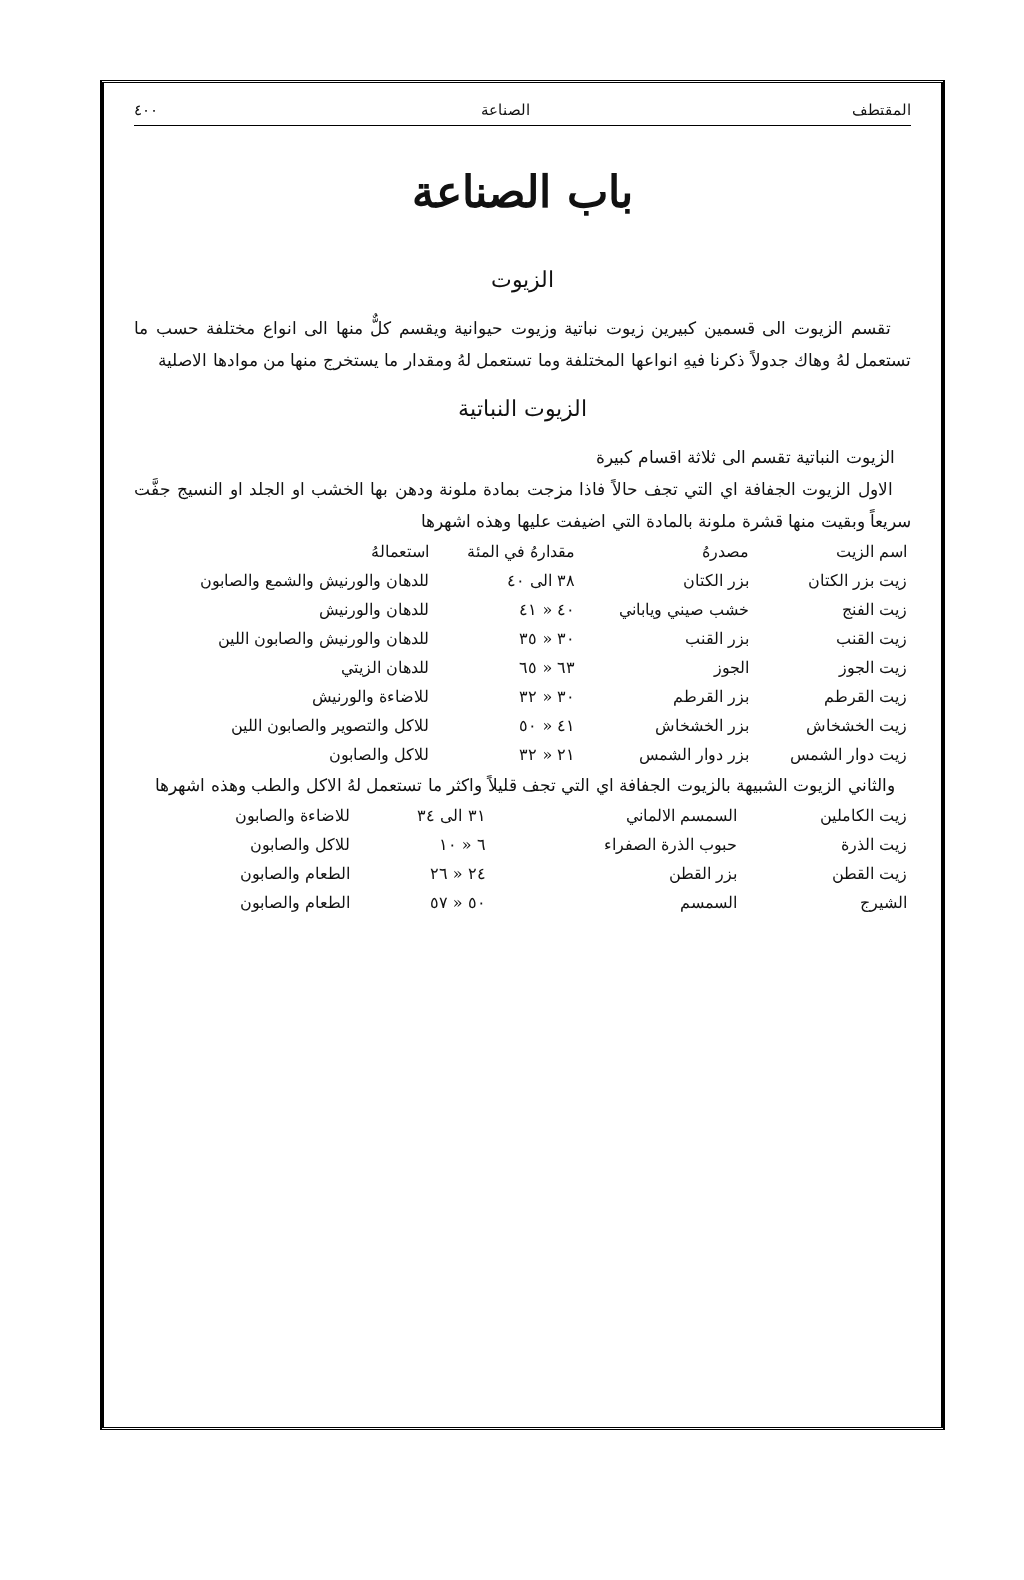المقتطف الصناعة ٤٠٠
باب الصناعة
الزيوت
تقسم الزيوت الى قسمين كبيرين زيوت نباتية وزيوت حيوانية ويقسم كلٌّ منها الى انواع مختلفة حسب ما تستعمل لهُ وهاك جدولاً ذكرنا فيهِ انواعها المختلفة وما تستعمل لهُ ومقدار ما يستخرج منها من موادها الاصلية
الزيوت النباتية
الزيوت النباتية تقسم الى ثلاثة اقسام كبيرة
الاول الزيوت الجفافة اي التي تجف حالاً فاذا مزجت بمادة ملونة ودهن بها الخشب او الجلد او النسيج جفَّت سريعاً وبقيت منها قشرة ملونة بالمادة التي اضيفت عليها وهذه اشهرها
| اسم الزيت | مصدرهُ | مقدارهُ في المئة | استعمالهُ |
| --- | --- | --- | --- |
| زيت بزر الكتان | بزر الكتان | ٣٨ الى ٤٠ | للدهان والورنيش والشمع والصابون |
| زيت الفنج | خشب صيني وياباني | ٤٠ « ٤١ | للدهان والورنيش |
| زيت القنب | بزر القنب | ٣٠ « ٣٥ | للدهان والورنيش والصابون اللين |
| زيت الجوز | الجوز | ٦٣ « ٦٥ | للدهان الزيتي |
| زيت القرطم | بزر القرطم | ٣٠ « ٣٢ | للاضاءة والورنيش |
| زيت الخشخاش | بزر الخشخاش | ٤١ « ٥٠ | للاكل والتصوير والصابون اللين |
| زيت دوار الشمس | بزر دوار الشمس | ٢١ « ٣٢ | للاكل والصابون |
والثاني الزيوت الشبيهة بالزيوت الجفافة اي التي تجف قليلاً واكثر ما تستعمل لهُ الاكل والطب وهذه اشهرها
| زيت الكاملين | السمسم الالماني | ٣١ الى ٣٤ | للاضاءة والصابون |
| زيت الذرة | حبوب الذرة الصفراء | ٦ « ١٠ | للاكل والصابون |
| زيت القطن | بزر القطن | ٢٤ « ٢٦ | الطعام والصابون |
| الشيرج | السمسم | ٥٠ « ٥٧ | الطعام والصابون |